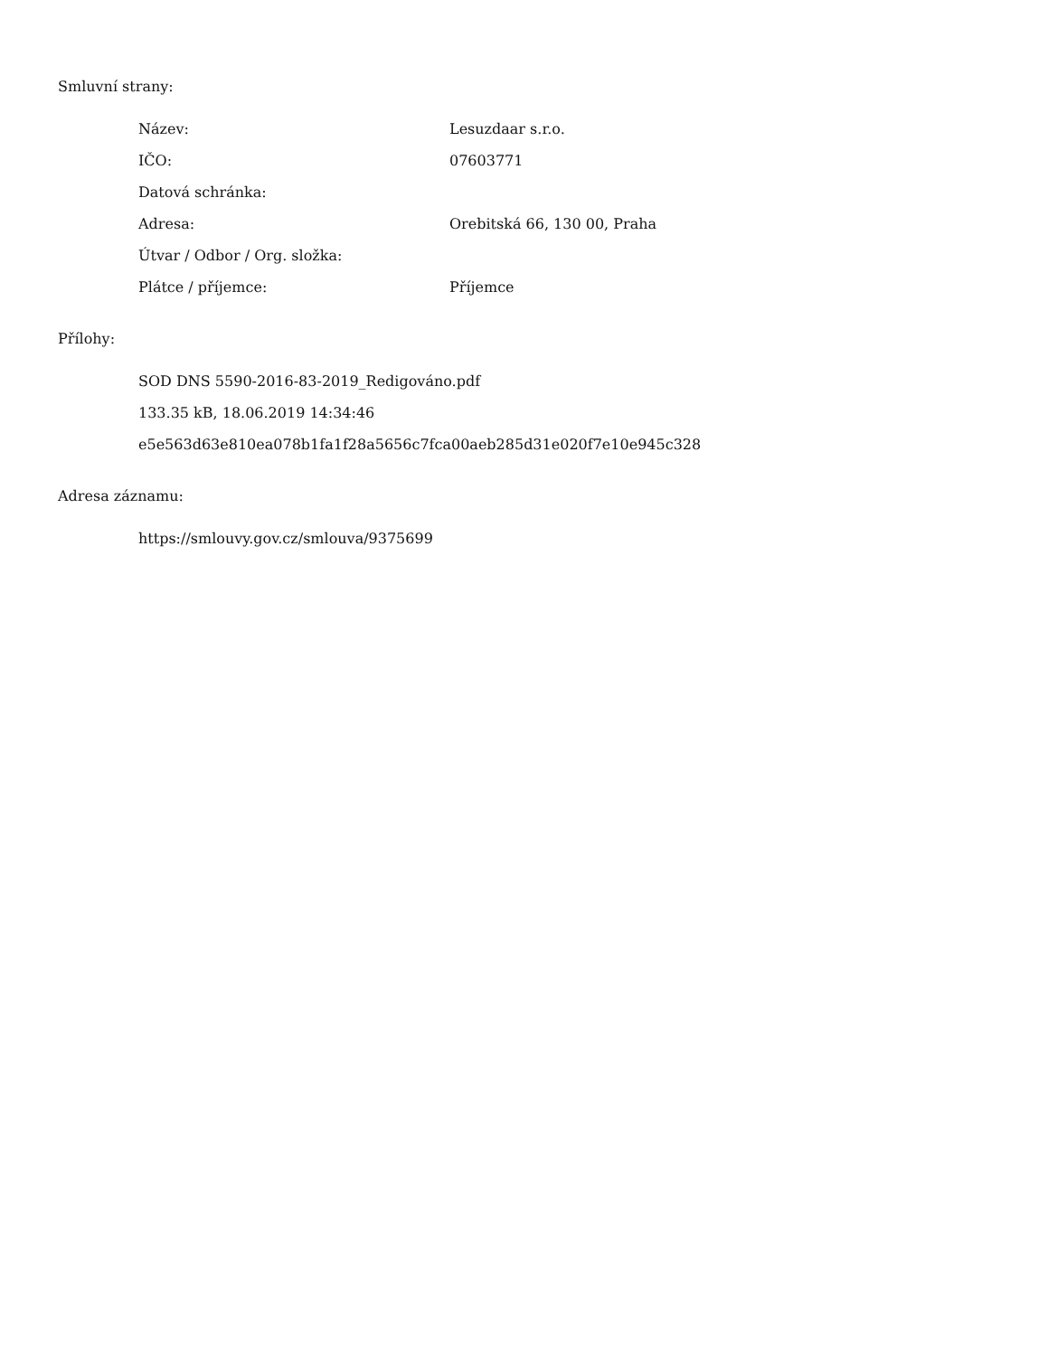Smluvní strany:
| Název: | Lesuzdaar s.r.o. |
| IČO: | 07603771 |
| Datová schránka: | |
| Adresa: | Orebitská 66, 130 00, Praha |
| Útvar / Odbor / Org. složka: | |
| Plátce / příjemce: | Příjemce |
Přílohy:
SOD DNS 5590-2016-83-2019_Redigováno.pdf
133.35 kB, 18.06.2019 14:34:46
e5e563d63e810ea078b1fa1f28a5656c7fca00aeb285d31e020f7e10e945c328
Adresa záznamu:
https://smlouvy.gov.cz/smlouva/9375699